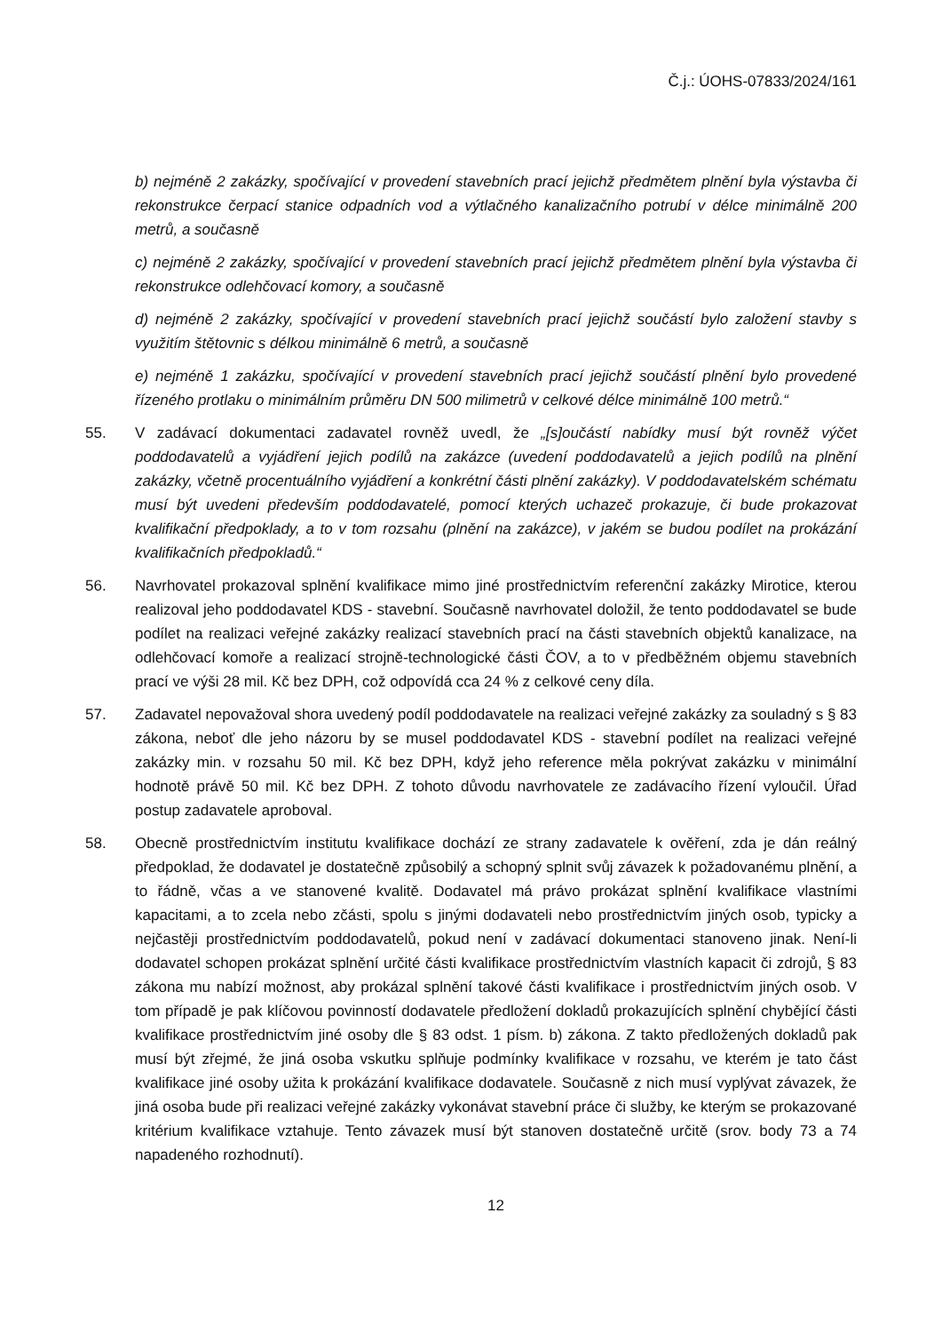Č.j.: ÚOHS-07833/2024/161
b) nejméně 2 zakázky, spočívající v provedení stavebních prací jejichž předmětem plnění byla výstavba či rekonstrukce čerpací stanice odpadních vod a výtlačného kanalizačního potrubí v délce minimálně 200 metrů, a současně
c) nejméně 2 zakázky, spočívající v provedení stavebních prací jejichž předmětem plnění byla výstavba či rekonstrukce odlehčovací komory, a současně
d) nejméně 2 zakázky, spočívající v provedení stavebních prací jejichž součástí bylo založení stavby s využitím štětovnic s délkou minimálně 6 metrů, a současně
e) nejméně 1 zakázku, spočívající v provedení stavebních prací jejichž součástí plnění bylo provedené řízeného protlaku o minimálním průměru DN 500 milimetrů v celkové délce minimálně 100 metrů.“
55. V zadávací dokumentaci zadavatel rovněž uvedl, že „[s]oučástí nabídky musí být rovněž výčet poddodavatelů a vyjádření jejich podílů na zakázce (uvedení poddodavatelů a jejich podílů na plnění zakázky, včetně procentuálního vyjádření a konkrétní části plnění zakázky). V poddodavatelském schématu musí být uvedeni především poddodavatelé, pomocí kterých uchazeč prokazuje, či bude prokazovat kvalifikační předpoklady, a to v tom rozsahu (plnění na zakázce), v jakém se budou podílet na prokázání kvalifikačních předpokladů.“
56. Navrhovatel prokazoval splnění kvalifikace mimo jiné prostřednictvím referenční zakázky Mirotice, kterou realizoval jeho poddodavatel KDS - stavební. Současně navrhovatel doložil, že tento poddodavatel se bude podílet na realizaci veřejné zakázky realizací stavebních prací na části stavebních objektů kanalizace, na odlehčovací komoře a realizací strojně-technologické části ČOV, a to v předběžném objemu stavebních prací ve výši 28 mil. Kč bez DPH, což odpovídá cca 24 % z celkové ceny díla.
57. Zadavatel nepovažoval shora uvedený podíl poddodavatele na realizaci veřejné zakázky za souladný s § 83 zákona, neboť dle jeho názoru by se musel poddodavatel KDS - stavební podílet na realizaci veřejné zakázky min. v rozsahu 50 mil. Kč bez DPH, když jeho reference měla pokrývat zakázku v minimální hodnotě právě 50 mil. Kč bez DPH. Z tohoto důvodu navrhovatele ze zadávacího řízení vyloučil. Úřad postup zadavatele aproboval.
58. Obecně prostřednictvím institutu kvalifikace dochází ze strany zadavatele k ověření, zda je dán reálný předpoklad, že dodavatel je dostatečně způsobilý a schopný splnit svůj závazek k požadovanému plnění, a to řádně, včas a ve stanovené kvalitě. Dodavatel má právo prokázat splnění kvalifikace vlastními kapacitami, a to zcela nebo zčásti, spolu s jinými dodavateli nebo prostřednictvím jiných osob, typicky a nejčastěji prostřednictvím poddodavatelů, pokud není v zadávací dokumentaci stanoveno jinak. Není-li dodavatel schopen prokázat splnění určité části kvalifikace prostřednictvím vlastních kapacit či zdrojů, § 83 zákona mu nabízí možnost, aby prokázal splnění takové části kvalifikace i prostřednictvím jiných osob. V tom případě je pak klíčovou povinností dodavatele předložení dokladů prokazujících splnění chybějící části kvalifikace prostřednictvím jiné osoby dle § 83 odst. 1 písm. b) zákona. Z takto předložených dokladů pak musí být zřejmé, že jiná osoba vskutku splňuje podmínky kvalifikace v rozsahu, ve kterém je tato část kvalifikace jiné osoby užita k prokázání kvalifikace dodavatele. Současně z nich musí vyplývat závazek, že jiná osoba bude při realizaci veřejné zakázky vykonávat stavební práce či služby, ke kterým se prokazované kritérium kvalifikace vztahuje. Tento závazek musí být stanoven dostatečně určitě (srov. body 73 a 74 napadeného rozhodnutí).
12